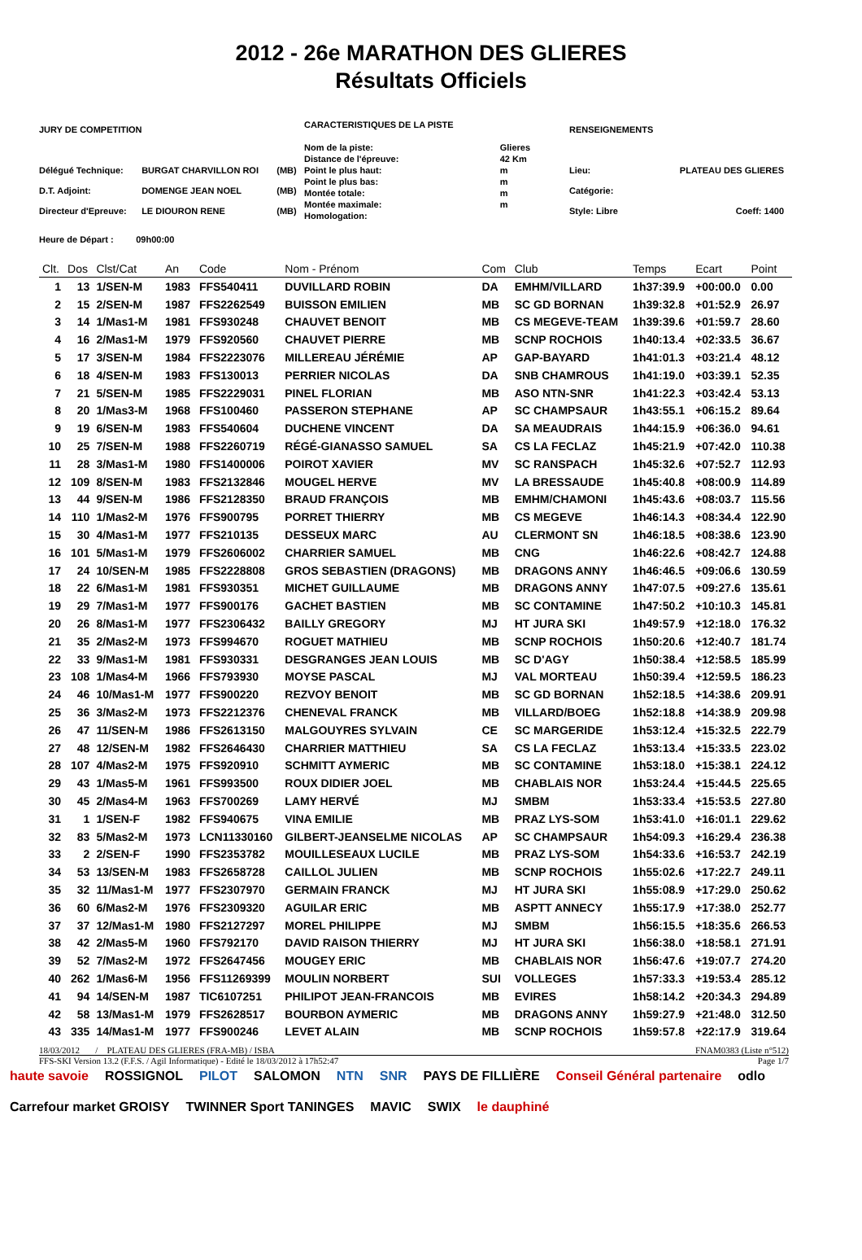2012 - 26e MARATHON DES GLIERES
Résultats Officiels
| JURY DE COMPETITION | | |
| Délégué Technique: | BURGAT CHARVILLON ROI | (MB) |
| D.T. Adjoint: | DOMENGE JEAN NOEL | (MB) |
| Directeur d'Epreuve: | LE DIOURON RENE | (MB) |
| CARACTERISTIQUES DE LA PISTE | |
| Nom de la piste: | Glieres |
| Distance de l'épreuve: | 42 Km |
| Point le plus haut: | m |
| Point le plus bas: | m |
| Montée totale: | m |
| Montée maximale: | m |
| Homologation: | |
| RENSEIGNEMENTS | |
| Lieu: | PLATEAU DES GLIERES |
| Catégorie: | |
| Style: Libre | Coeff: 1400 |
Heure de Départ : 09h00:00
| Clt. | Dos | Clst/Cat | An | Code | Nom - Prénom | Com | Club | Temps | Ecart | Point |
| --- | --- | --- | --- | --- | --- | --- | --- | --- | --- | --- |
| 1 | 13 | 1/SEN-M | 1983 | FFS540411 | DUVILLARD ROBIN | DA | EMHM/VILLARD | 1h37:39.9 | +00:00.0 | 0.00 |
| 2 | 15 | 2/SEN-M | 1987 | FFS2262549 | BUISSON EMILIEN | MB | SC GD BORNAN | 1h39:32.8 | +01:52.9 | 26.97 |
| 3 | 14 | 1/Mas1-M | 1981 | FFS930248 | CHAUVET BENOIT | MB | CS MEGEVE-TEAM | 1h39:39.6 | +01:59.7 | 28.60 |
| 4 | 16 | 2/Mas1-M | 1979 | FFS920560 | CHAUVET PIERRE | MB | SCNP ROCHOIS | 1h40:13.4 | +02:33.5 | 36.67 |
| 5 | 17 | 3/SEN-M | 1984 | FFS2223076 | MILLEREAU JÉRÉMIE | AP | GAP-BAYARD | 1h41:01.3 | +03:21.4 | 48.12 |
| 6 | 18 | 4/SEN-M | 1983 | FFS130013 | PERRIER NICOLAS | DA | SNB CHAMROUS | 1h41:19.0 | +03:39.1 | 52.35 |
| 7 | 21 | 5/SEN-M | 1985 | FFS2229031 | PINEL FLORIAN | MB | ASO NTN-SNR | 1h41:22.3 | +03:42.4 | 53.13 |
| 8 | 20 | 1/Mas3-M | 1968 | FFS100460 | PASSERON STEPHANE | AP | SC CHAMPSAUR | 1h43:55.1 | +06:15.2 | 89.64 |
| 9 | 19 | 6/SEN-M | 1983 | FFS540604 | DUCHENE VINCENT | DA | SA MEAUDRAIS | 1h44:15.9 | +06:36.0 | 94.61 |
| 10 | 25 | 7/SEN-M | 1988 | FFS2260719 | RÉGÉ-GIANASSO SAMUEL | SA | CS LA FECLAZ | 1h45:21.9 | +07:42.0 | 110.38 |
| 11 | 28 | 3/Mas1-M | 1980 | FFS1400006 | POIROT XAVIER | MV | SC RANSPACH | 1h45:32.6 | +07:52.7 | 112.93 |
| 12 | 109 | 8/SEN-M | 1983 | FFS2132846 | MOUGEL HERVE | MV | LA BRESSAUDE | 1h45:40.8 | +08:00.9 | 114.89 |
| 13 | 44 | 9/SEN-M | 1986 | FFS2128350 | BRAUD FRANÇOIS | MB | EMHM/CHAMONI | 1h45:43.6 | +08:03.7 | 115.56 |
| 14 | 110 | 1/Mas2-M | 1976 | FFS900795 | PORRET THIERRY | MB | CS MEGEVE | 1h46:14.3 | +08:34.4 | 122.90 |
| 15 | 30 | 4/Mas1-M | 1977 | FFS210135 | DESSEUX MARC | AU | CLERMONT SN | 1h46:18.5 | +08:38.6 | 123.90 |
| 16 | 101 | 5/Mas1-M | 1979 | FFS2606002 | CHARRIER SAMUEL | MB | CNG | 1h46:22.6 | +08:42.7 | 124.88 |
| 17 | 24 | 10/SEN-M | 1985 | FFS2228808 | GROS SEBASTIEN (DRAGONS) | MB | DRAGONS ANNY | 1h46:46.5 | +09:06.6 | 130.59 |
| 18 | 22 | 6/Mas1-M | 1981 | FFS930351 | MICHET GUILLAUME | MB | DRAGONS ANNY | 1h47:07.5 | +09:27.6 | 135.61 |
| 19 | 29 | 7/Mas1-M | 1977 | FFS900176 | GACHET BASTIEN | MB | SC CONTAMINE | 1h47:50.2 | +10:10.3 | 145.81 |
| 20 | 26 | 8/Mas1-M | 1977 | FFS2306432 | BAILLY GREGORY | MJ | HT JURA SKI | 1h49:57.9 | +12:18.0 | 176.32 |
| 21 | 35 | 2/Mas2-M | 1973 | FFS994670 | ROGUET MATHIEU | MB | SCNP ROCHOIS | 1h50:20.6 | +12:40.7 | 181.74 |
| 22 | 33 | 9/Mas1-M | 1981 | FFS930331 | DESGRANGES JEAN LOUIS | MB | SC D'AGY | 1h50:38.4 | +12:58.5 | 185.99 |
| 23 | 108 | 1/Mas4-M | 1966 | FFS793930 | MOYSE PASCAL | MJ | VAL MORTEAU | 1h50:39.4 | +12:59.5 | 186.23 |
| 24 | 46 | 10/Mas1-M | 1977 | FFS900220 | REZVOY BENOIT | MB | SC GD BORNAN | 1h52:18.5 | +14:38.6 | 209.91 |
| 25 | 36 | 3/Mas2-M | 1973 | FFS2212376 | CHENEVAL FRANCK | MB | VILLARD/BOEG | 1h52:18.8 | +14:38.9 | 209.98 |
| 26 | 47 | 11/SEN-M | 1986 | FFS2613150 | MALGOUYRES SYLVAIN | CE | SC MARGERIDE | 1h53:12.4 | +15:32.5 | 222.79 |
| 27 | 48 | 12/SEN-M | 1982 | FFS2646430 | CHARRIER MATTHIEU | SA | CS LA FECLAZ | 1h53:13.4 | +15:33.5 | 223.02 |
| 28 | 107 | 4/Mas2-M | 1975 | FFS920910 | SCHMITT AYMERIC | MB | SC CONTAMINE | 1h53:18.0 | +15:38.1 | 224.12 |
| 29 | 43 | 1/Mas5-M | 1961 | FFS993500 | ROUX DIDIER JOEL | MB | CHABLAIS NOR | 1h53:24.4 | +15:44.5 | 225.65 |
| 30 | 45 | 2/Mas4-M | 1963 | FFS700269 | LAMY HERVÉ | MJ | SMBM | 1h53:33.4 | +15:53.5 | 227.80 |
| 31 | 1 | 1/SEN-F | 1982 | FFS940675 | VINA EMILIE | MB | PRAZ LYS-SOM | 1h53:41.0 | +16:01.1 | 229.62 |
| 32 | 83 | 5/Mas2-M | 1973 | LCN11330160 | GILBERT-JEANSELME NICOLAS | AP | SC CHAMPSAUR | 1h54:09.3 | +16:29.4 | 236.38 |
| 33 | 2 | 2/SEN-F | 1990 | FFS2353782 | MOUILLESEAUX LUCILE | MB | PRAZ LYS-SOM | 1h54:33.6 | +16:53.7 | 242.19 |
| 34 | 53 | 13/SEN-M | 1983 | FFS2658728 | CAILLOL JULIEN | MB | SCNP ROCHOIS | 1h55:02.6 | +17:22.7 | 249.11 |
| 35 | 32 | 11/Mas1-M | 1977 | FFS2307970 | GERMAIN FRANCK | MJ | HT JURA SKI | 1h55:08.9 | +17:29.0 | 250.62 |
| 36 | 60 | 6/Mas2-M | 1976 | FFS2309320 | AGUILAR ERIC | MB | ASPTT ANNECY | 1h55:17.9 | +17:38.0 | 252.77 |
| 37 | 37 | 12/Mas1-M | 1980 | FFS2127297 | MOREL PHILIPPE | MJ | SMBM | 1h56:15.5 | +18:35.6 | 266.53 |
| 38 | 42 | 2/Mas5-M | 1960 | FFS792170 | DAVID RAISON THIERRY | MJ | HT JURA SKI | 1h56:38.0 | +18:58.1 | 271.91 |
| 39 | 52 | 7/Mas2-M | 1972 | FFS2647456 | MOUGEY ERIC | MB | CHABLAIS NOR | 1h56:47.6 | +19:07.7 | 274.20 |
| 40 | 262 | 1/Mas6-M | 1956 | FFS11269399 | MOULIN NORBERT | SUI | VOLLEGES | 1h57:33.3 | +19:53.4 | 285.12 |
| 41 | 94 | 14/SEN-M | 1987 | TIC6107251 | PHILIPOT JEAN-FRANCOIS | MB | EVIRES | 1h58:14.2 | +20:34.3 | 294.89 |
| 42 | 58 | 13/Mas1-M | 1979 | FFS2628517 | BOURBON AYMERIC | MB | DRAGONS ANNY | 1h59:27.9 | +21:48.0 | 312.50 |
| 43 | 335 | 14/Mas1-M | 1977 | FFS900246 | LEVET ALAIN | MB | SCNP ROCHOIS | 1h59:57.8 | +22:17.9 | 319.64 |
18/03/2012 / PLATEAU DES GLIERES (FRA-MB) / ISBA FNAM0383 (Liste n°512)
FFS-SKI Version 13.2 (F.F.S. / Agil Informatique) - Edité le 18/03/2012 à 17h52:47 Page 1/7
haute savoie ROSSIGNOL PILOT SALOMON NTN SNR PAYS DE FILLIÈRE Conseil Général partenaire odlo Carrefour market GROISY TWINNER Sport TANINGES MAVIC SWIX le dauphiné